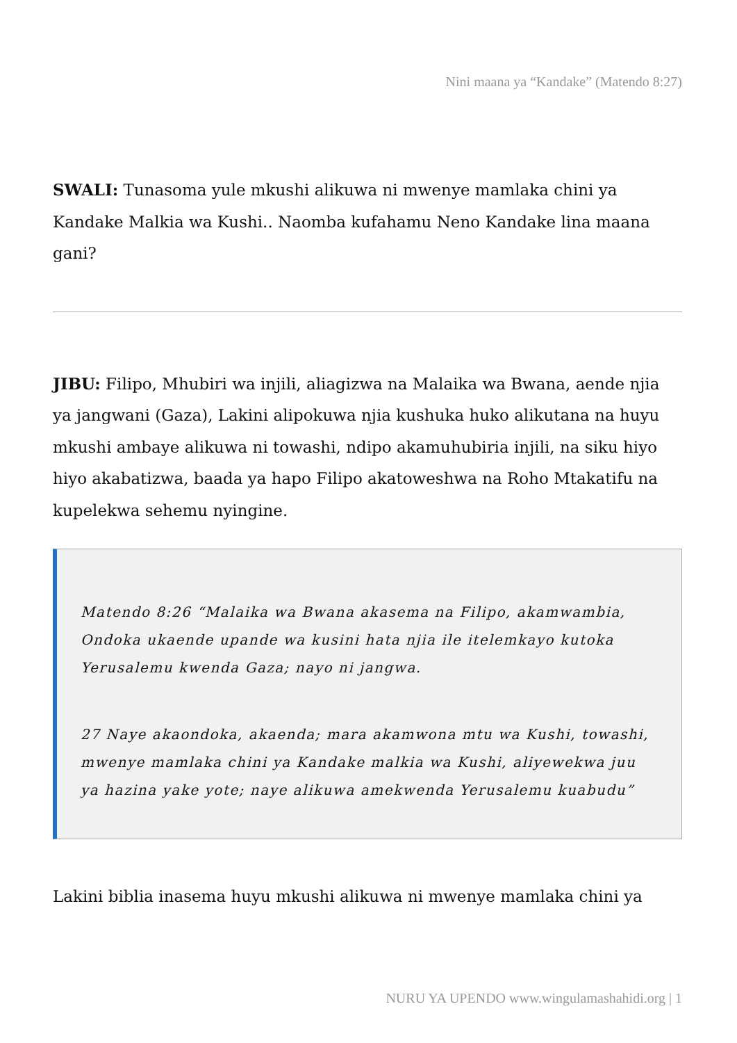Nini maana ya “Kandake” (Matendo 8:27)
SWALI: Tunasoma yule mkushi alikuwa ni mwenye mamlaka chini ya Kandake Malkia wa Kushi.. Naomba kufahamu Neno Kandake lina maana gani?
JIBU: Filipo, Mhubiri wa injili, aliagizwa na Malaika wa Bwana, aende njia ya jangwani (Gaza), Lakini alipokuwa njia kushuka huko alikutana na huyu mkushi ambaye alikuwa ni towashi, ndipo akamuhubiria injili, na siku hiyo hiyo akabatizwa, baada ya hapo Filipo akatoweshwa na Roho Mtakatifu na kupelekwa sehemu nyingine.
Matendo 8:26 “Malaika wa Bwana akasema na Filipo, akamwambia, Ondoka ukaende upande wa kusini hata njia ile itelemkayo kutoka Yerusalemu kwenda Gaza; nayo ni jangwa.
27 Naye akaondoka, akaenda; mara akamwona mtu wa Kushi, towashi, mwenye mamlaka chini ya Kandake malkia wa Kushi, aliyewekwa juu ya hazina yake yote; naye alikuwa amekwenda Yerusalemu kuabudu”
Lakini biblia inasema huyu mkushi alikuwa ni mwenye mamlaka chini ya
NURU YA UPENDO www.wingulamashahidi.org | 1